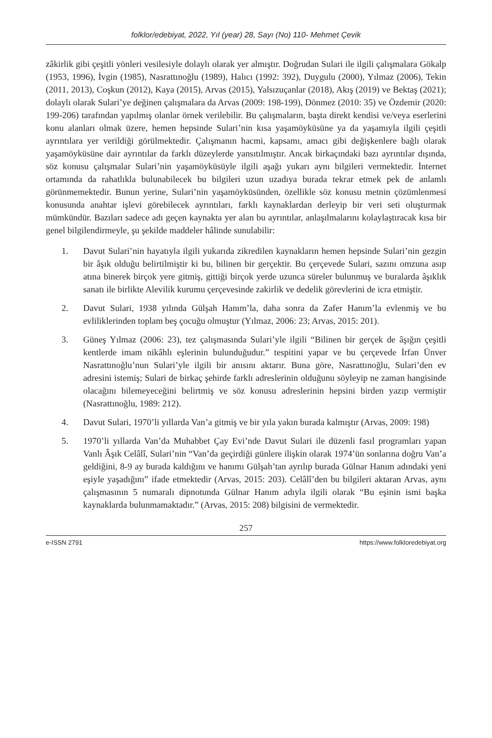folklor/edebiyat, 2022, Yıl (year) 28, Sayı (No) 110- Mehmet Çevik
zâkirlik gibi çeşitli yönleri vesilesiyle dolaylı olarak yer almıştır. Doğrudan Sulari ile ilgili çalışmalara Gökalp (1953, 1996), İvgin (1985), Nasrattınoğlu (1989), Halıcı (1992: 392), Duygulu (2000), Yılmaz (2006), Tekin (2011, 2013), Coşkun (2012), Kaya (2015), Arvas (2015), Yalsızuçanlar (2018), Akış (2019) ve Bektaş (2021); dolaylı olarak Sulari’ye değinen çalışmalara da Arvas (2009: 198-199), Dönmez (2010: 35) ve Özdemir (2020: 199-206) tarafından yapılmış olanlar örnek verilebilir. Bu çalışmaların, başta direkt kendisi ve/veya eserlerini konu alanları olmak üzere, hemen hepsinde Sulari’nin kısa yaşamöyküsüne ya da yaşamıyla ilgili çeşitli ayrıntılara yer verildiği görülmektedir. Çalışmanın hacmi, kapsamı, amacı gibi değişkenlere bağlı olarak yaşamöyküsüne dair ayrıntılar da farklı düzeylerde yansıtılmıştır. Ancak birkaçındaki bazı ayrıntılar dışında, söz konusu çalışmalar Sulari’nin yaşamöyküsüyle ilgili aşağı yukarı aynı bilgileri vermektedir. İnternet ortamında da rahatlıkla bulunabilecek bu bilgileri uzun uzadıya burada tekrar etmek pek de anlamlı görünmemektedir. Bunun yerine, Sulari’nin yaşamöyküsünden, özellikle söz konusu metnin çözümlenmesi konusunda anahtar işlevi görebilecek ayrıntıları, farklı kaynaklardan derleyip bir veri seti oluşturmak mümkündür. Bazıları sadece adı geçen kaynakta yer alan bu ayrıntılar, anlaşılmalarını kolaylaştıracak kısa bir genel bilgilendirmeyle, şu şekilde maddeler hâlinde sunulabilir:
1. Davut Sulari’nin hayatıyla ilgili yukarıda zikredilen kaynakların hemen hepsinde Sulari’nin gezgin bir âşık olduğu belirtilmiştir ki bu, bilinen bir gerçektir. Bu çerçevede Sulari, sazını omzuna asıp atına binerek birçok yere gitmiş, gittiği birçok yerde uzunca süreler bulunmuş ve buralarda âşıklık sanatı ile birlikte Alevilik kurumu çerçevesinde zakirlik ve dedelik görevlerini de icra etmiştir.
2. Davut Sulari, 1938 yılında Gülşah Hanım’la, daha sonra da Zafer Hanım’la evlenmiş ve bu evliliklerinden toplam beş çocuğu olmuştur (Yılmaz, 2006: 23; Arvas, 2015: 201).
3. Güneş Yılmaz (2006: 23), tez çalışmasında Sulari’yle ilgili “Bilinen bir gerçek de âşığın çeşitli kentlerde imam nikâhlı eşlerinin bulunduğudur.” tespitini yapar ve bu çerçevede İrfan Ünver Nasrattınoğlu’nun Sulari’yle ilgili bir anısını aktarır. Buna göre, Nasrattınoğlu, Sulari’den ev adresini istemiş; Sulari de birkaç şehirde farklı adreslerinin olduğunu söyleyip ne zaman hangisinde olacağını bilemeyeceğini belirtmiş ve söz konusu adreslerinin hepsini birden yazıp vermiştir (Nasrattınoğlu, 1989: 212).
4. Davut Sulari, 1970’li yıllarda Van’a gitmiş ve bir yıla yakın burada kalmıştır (Arvas, 2009: 198)
5. 1970’li yıllarda Van’da Muhabbet Çay Evi’nde Davut Sulari ile düzenli fasıl programları yapan Vanlı Âşık Celâlî, Sulari’nin “Van’da geçirdiği günlere ilişkin olarak 1974’ün sonlarına doğru Van’a geldiğini, 8-9 ay burada kaldığını ve hanımı Gülşah’tan ayrılıp burada Gülnar Hanım adındaki yeni eşiyle yaşadığını” ifade etmektedir (Arvas, 2015: 203). Celâlî’den bu bilgileri aktaran Arvas, aynı çalışmasının 5 numaralı dipnotunda Gülnar Hanım adıyla ilgili olarak “Bu eşinin ismi başka kaynaklarda bulunmamaktadır.” (Arvas, 2015: 208) bilgisini de vermektedir.
257
e-ISSN 2791 https://www.folkloredebiyat.org